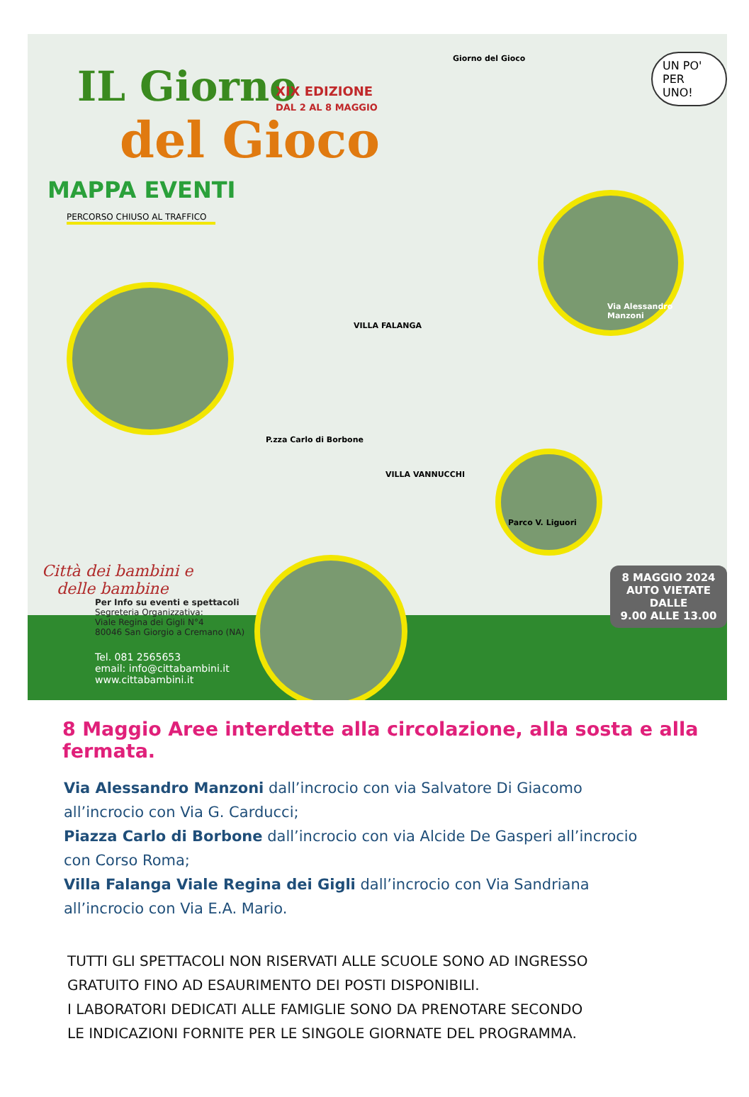IL Giorno
del Gioco
XIX EDIZIONE
DAL 2 AL 8 MAGGIO
Giorno del Gioco
UN PO'
PER UNO!
MAPPA EVENTI
PERCORSO CHIUSO AL TRAFFICO
Via Alessandro Manzoni
Parco V. Liguori
P.zza Carlo di Borbone
VILLA VANNUCCHI
VILLA FALANGA
Città dei bambini e
delle bambine
Per Info su eventi e spettacoli
Segreteria Organizzativa:
Viale Regina dei Gigli N°4
80046 San Giorgio a Cremano (NA)
Tel. 081 2565653
email: info@cittabambini.it
www.cittabambini.it
8 MAGGIO 2024
AUTO VIETATE DALLE
9.00 ALLE 13.00
8 Maggio Aree interdette alla circolazione, alla sosta e alla fermata.
Via Alessandro Manzoni dall’incrocio con via Salvatore Di Giacomo
all’incrocio con Via G. Carducci;
Piazza Carlo di Borbone dall’incrocio con via Alcide De Gasperi all’incrocio
con Corso Roma;
Villa Falanga Viale Regina dei Gigli dall’incrocio con Via Sandriana
all’incrocio con Via E.A. Mario.
TUTTI GLI SPETTACOLI NON RISERVATI ALLE SCUOLE SONO AD INGRESSO
GRATUITO FINO AD ESAURIMENTO DEI POSTI DISPONIBILI.
I LABORATORI DEDICATI ALLE FAMIGLIE SONO DA PRENOTARE SECONDO
LE INDICAZIONI FORNITE PER LE SINGOLE GIORNATE DEL PROGRAMMA.